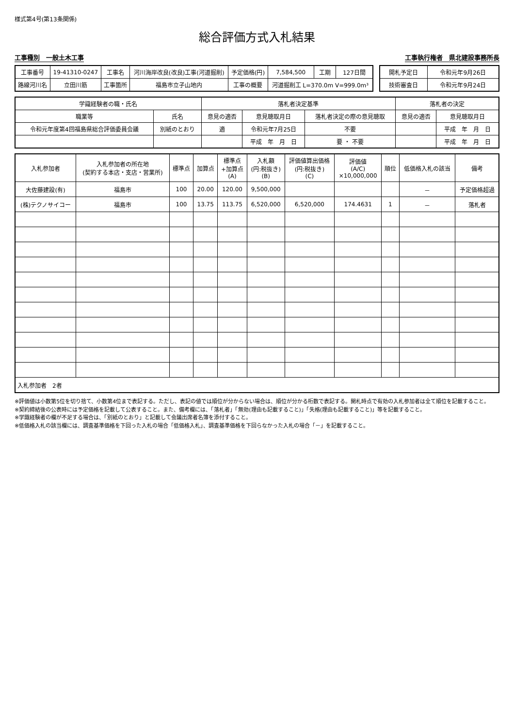様式第4号(第13条関係)
総合評価方式入札結果
工事種別　一般土木工事 工事執行権者　県北建設事務所長
| 工事番号 | 19-41310-0247 | 工事名 | 河川海岸改良(改良)工事(河道掘削) | 予定価格(円) | 7,584,500 | 工期 | 127日間 |
| 路線河川名 | 立田川筋 | 工事箇所 | 福島市立子山地内 | 工事の概要 | 河道掘削工 L=370.0m V=999.0m³ | | |
| 開札予定日 | 令和元年9月26日 |
| 技術審査日 | 令和元年9月24日 |
| 学識経験者の職・氏名 | | 落札者決定基準 | | | 落札者の決定 | |
| --- | --- | --- | --- | --- | --- | --- |
| 職業等 | 氏名 | 意見の適否 | 意見聴取月日 | 落札者決定の際の意見聴取 | 意見の適否 | 意見聴取月日 |
| 令和元年度第4回福島県総合評価委員会議 | 別紙のとおり | 適 | 令和元年7月25日 | 不要 | | 平成 年 月 日 |
| | | | 平成 年 月 日 | 要 ・ 不要 | | 平成 年 月 日 |
| 入札参加者 | 入札参加者の所在地 (契約する本店・支店・営業所) | 標準点 | 加算点 | 標準点 +加算点 (A) | 入札額 (円:税抜き) (B) | 評価値算出価格 (円:税抜き) (C) | 評価値 (A/C) ×10,000,000 | 順位 | 低価格入札の該当 | 備考 |
| --- | --- | --- | --- | --- | --- | --- | --- | --- | --- | --- |
| 大佐藤建設(有) | 福島市 | 100 | 20.00 | 120.00 | 9,500,000 | | | | － | 予定価格超過 |
| (株)テクノサイコー | 福島市 | 100 | 13.75 | 113.75 | 6,520,000 | 6,520,000 | 174.4631 | 1 | － | 落札者 |
| 入札参加者 2者 | | | | | | | | | | |
※評価値は小数第5位を切り捨て、小数第4位まで表記する。ただし、表記の値では順位が分からない場合は、順位が分かる桁数で表記する。開札時点で有効の入札参加者は全て順位を記載すること。
※契約締結後の公表時には予定価格を記載して公表すること。また、備考欄には、「落札者」「無効(理由も記載すること)」「失格(理由も記載すること)」等を記載すること。
※学識経験者の欄が不足する場合は、「別紙のとおり」と記載して会議出席者名簿を添付すること。
※低価格入札の該当欄には、調査基準価格を下回った入札の場合「低価格入札」、調査基準価格を下回らなかった入札の場合「－」を記載すること。